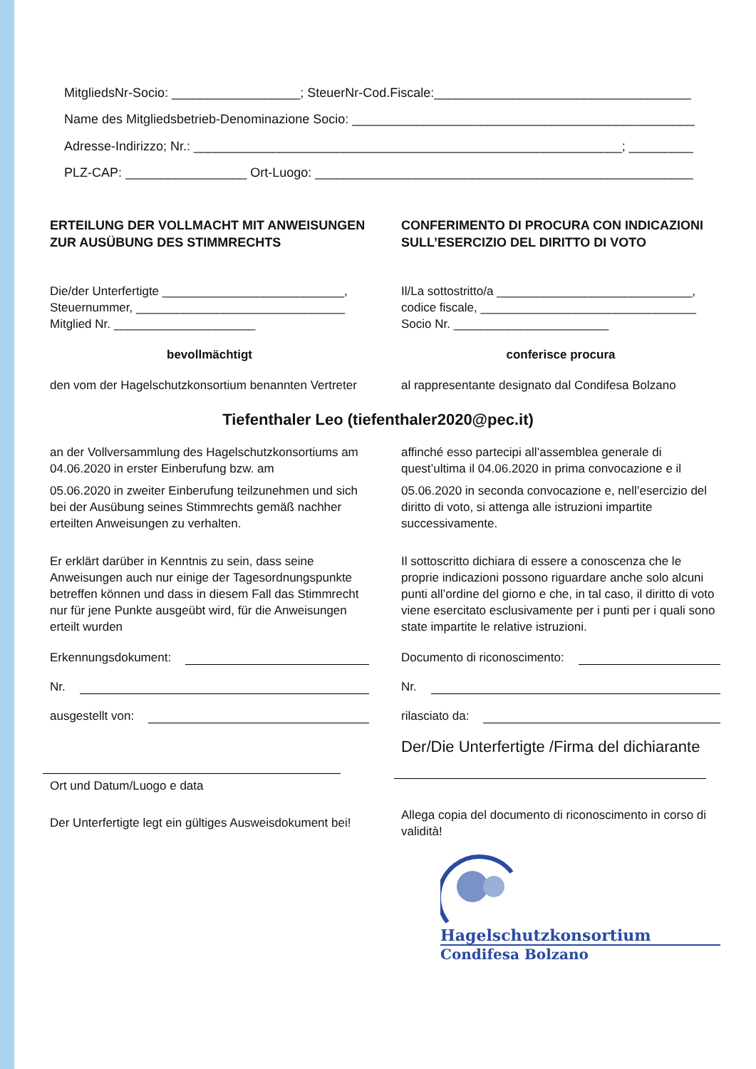MitgliedsNr-Socio: __________________; SteuerNr-Cod.Fiscale:____________________________________
Name des Mitgliedsbetrieb-Denominazione Socio: ________________________________________________
Adresse-Indirizzo; Nr.: ____________________________________________________________; _________
PLZ-CAP: _________________ Ort-Luogo: _____________________________________________________
ERTEILUNG DER VOLLMACHT MIT ANWEISUNGEN ZUR AUSÜBUNG DES STIMMRECHTS
Die/der Unterfertigte ___________________________,
Steuernummer, _______________________________
Mitglied Nr. _____________________
bevollmächtigt
den vom der Hagelschutzkonsortium benannten Vertreter
CONFERIMENTO DI PROCURA CON INDICAZIONI SULL’ESERCIZIO DEL DIRITTO DI VOTO
Il/La sottostritto/a _____________________________,
codice fiscale, ________________________________
Socio Nr. _______________________
conferisce procura
al rappresentante designato dal Condifesa Bolzano
Tiefenthaler Leo (tiefenthaler2020@pec.it)
an der Vollversammlung des Hagelschutzkonsortiums am 04.06.2020 in erster Einberufung bzw. am
05.06.2020 in zweiter Einberufung teilzunehmen und sich bei der Ausübung seines Stimmrechts gemäß nachher erteilten Anweisungen zu verhalten.
Er erklärt darüber in Kenntnis zu sein, dass seine Anweisungen auch nur einige der Tagesordnungspunkte betreffen können und dass in diesem Fall das Stimmrecht nur für jene Punkte ausgeübt wird, für die Anweisungen erteilt wurden
Erkennungsdokument:
Nr.
ausgestellt von:
Ort und Datum/Luogo e data
Der Unterfertigte legt ein gültiges Ausweisdokument bei!
affinché esso partecipi all’assemblea generale di quest’ultima il 04.06.2020 in prima convocazione e il
05.06.2020 in seconda convocazione e, nell’esercizio del diritto di voto, si attenga alle istruzioni impartite successivamente.
Il sottoscritto dichiara di essere a conoscenza che le proprie indicazioni possono riguardare anche solo alcuni punti all’ordine del giorno e che, in tal caso, il diritto di voto viene esercitato esclusivamente per i punti per i quali sono state impartite le relative istruzioni.
Documento di riconoscimento:
Nr.
rilasciato da:
Der/Die Unterfertigte /Firma del dichiarante
Allega copia del documento di riconoscimento in corso di validità!
Hagelschutzkonsortium
Condifesa Bolzano